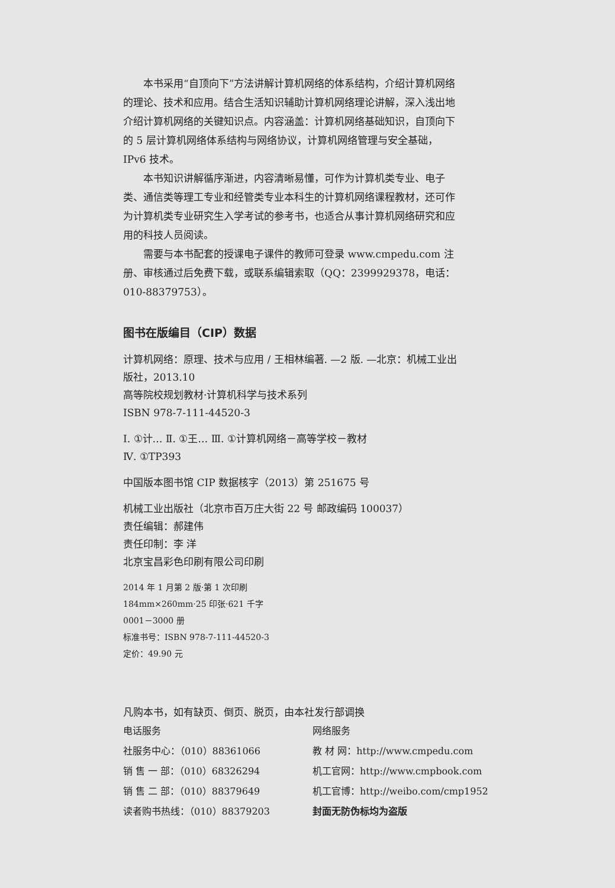本书采用“自顶向下”方法讲解计算机网络的体系结构，介绍计算机网络的理论、技术和应用。结合生活知识辅助计算机网络理论讲解，深入浅出地介绍计算机网络的关键知识点。内容涵盖：计算机网络基础知识，自顶向下的 5 层计算机网络体系结构与网络协议，计算机网络管理与安全基础，IPv6 技术。
本书知识讲解循序渐进，内容清晰易懂，可作为计算机类专业、电子类、通信类等理工专业和经管类专业本科生的计算机网络课程教材，还可作为计算机类专业研究生入学考试的参考书，也适合从事计算机网络研究和应用的科技人员阅读。
需要与本书配套的授课电子课件的教师可登录 www.cmpedu.com 注册、审核通过后免费下载，或联系编辑索取（QQ：2399929378，电话：010-88379753）。
图书在版编目（CIP）数据
计算机网络：原理、技术与应用 / 王相林编著. —2 版. —北京：机械工业出版社，2013.10
高等院校规划教材·计算机科学与技术系列
ISBN 978-7-111-44520-3
Ⅰ. ①计… Ⅱ. ①王… Ⅲ. ①计算机网络－高等学校－教材
Ⅳ. ①TP393
中国版本图书馆 CIP 数据核字（2013）第 251675 号
机械工业出版社（北京市百万庄大街 22 号 邮政编码 100037）
责任编辑：郝建伟
责任印制：李 洋
北京宝昌彩色印刷有限公司印刷
2014 年 1 月第 2 版·第 1 次印刷
184mm×260mm·25 印张·621 千字
0001－3000 册
标准书号：ISBN 978-7-111-44520-3
定价：49.90 元
凡购本书，如有缺页、倒页、脱页，由本社发行部调换
电话服务 网络服务
社服务中心：（010）88361066 教 材 网：http://www.cmpedu.com
销 售 一 部：（010）68326294 机工官网：http://www.cmpbook.com
销 售 二 部：（010）88379649 机工官博：http://weibo.com/cmp1952
读者购书热线：（010）88379203 封面无防伪标均为盗版